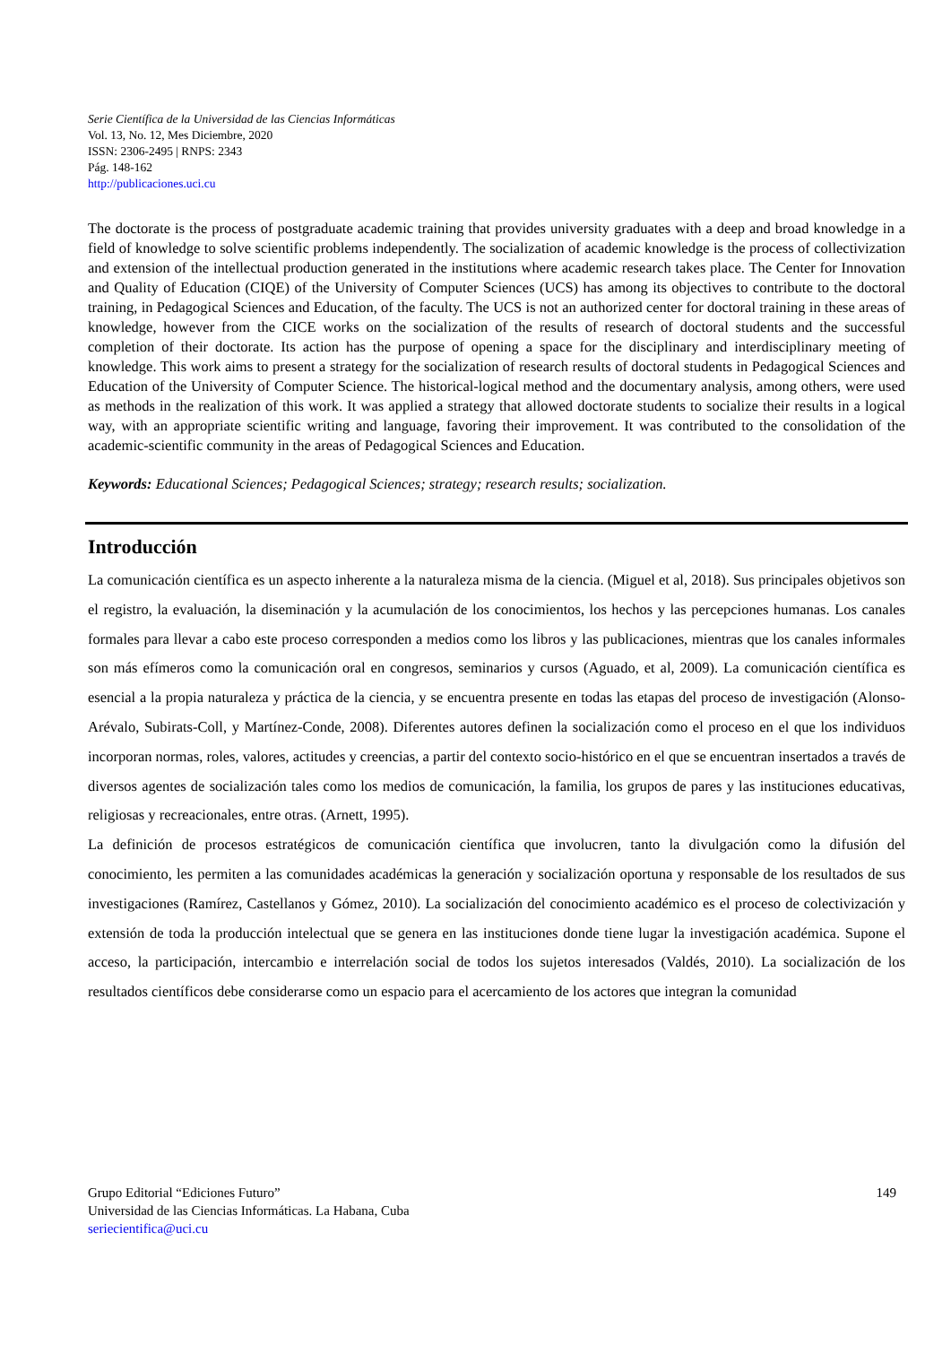Serie Científica de la Universidad de las Ciencias Informáticas
Vol. 13, No. 12, Mes Diciembre, 2020
ISSN: 2306-2495 | RNPS: 2343
Pág. 148-162
http://publicaciones.uci.cu
The doctorate is the process of postgraduate academic training that provides university graduates with a deep and broad knowledge in a field of knowledge to solve scientific problems independently. The socialization of academic knowledge is the process of collectivization and extension of the intellectual production generated in the institutions where academic research takes place. The Center for Innovation and Quality of Education (CIQE) of the University of Computer Sciences (UCS) has among its objectives to contribute to the doctoral training, in Pedagogical Sciences and Education, of the faculty. The UCS is not an authorized center for doctoral training in these areas of knowledge, however from the CICE works on the socialization of the results of research of doctoral students and the successful completion of their doctorate. Its action has the purpose of opening a space for the disciplinary and interdisciplinary meeting of knowledge. This work aims to present a strategy for the socialization of research results of doctoral students in Pedagogical Sciences and Education of the University of Computer Science. The historical-logical method and the documentary analysis, among others, were used as methods in the realization of this work. It was applied a strategy that allowed doctorate students to socialize their results in a logical way, with an appropriate scientific writing and language, favoring their improvement. It was contributed to the consolidation of the academic-scientific community in the areas of Pedagogical Sciences and Education.
Keywords: Educational Sciences; Pedagogical Sciences; strategy; research results; socialization.
Introducción
La comunicación científica es un aspecto inherente a la naturaleza misma de la ciencia. (Miguel et al, 2018). Sus principales objetivos son el registro, la evaluación, la diseminación y la acumulación de los conocimientos, los hechos y las percepciones humanas. Los canales formales para llevar a cabo este proceso corresponden a medios como los libros y las publicaciones, mientras que los canales informales son más efímeros como la comunicación oral en congresos, seminarios y cursos (Aguado, et al, 2009). La comunicación científica es esencial a la propia naturaleza y práctica de la ciencia, y se encuentra presente en todas las etapas del proceso de investigación (Alonso-Arévalo, Subirats-Coll, y Martínez-Conde, 2008). Diferentes autores definen la socialización como el proceso en el que los individuos incorporan normas, roles, valores, actitudes y creencias, a partir del contexto socio-histórico en el que se encuentran insertados a través de diversos agentes de socialización tales como los medios de comunicación, la familia, los grupos de pares y las instituciones educativas, religiosas y recreacionales, entre otras. (Arnett, 1995).
La definición de procesos estratégicos de comunicación científica que involucren, tanto la divulgación como la difusión del conocimiento, les permiten a las comunidades académicas la generación y socialización oportuna y responsable de los resultados de sus investigaciones (Ramírez, Castellanos y Gómez, 2010). La socialización del conocimiento académico es el proceso de colectivización y extensión de toda la producción intelectual que se genera en las instituciones donde tiene lugar la investigación académica. Supone el acceso, la participación, intercambio e interrelación social de todos los sujetos interesados (Valdés, 2010). La socialización de los resultados científicos debe considerarse como un espacio para el acercamiento de los actores que integran la comunidad
149 Grupo Editorial “Ediciones Futuro”
Universidad de las Ciencias Informáticas. La Habana, Cuba
seriecientifica@uci.cu